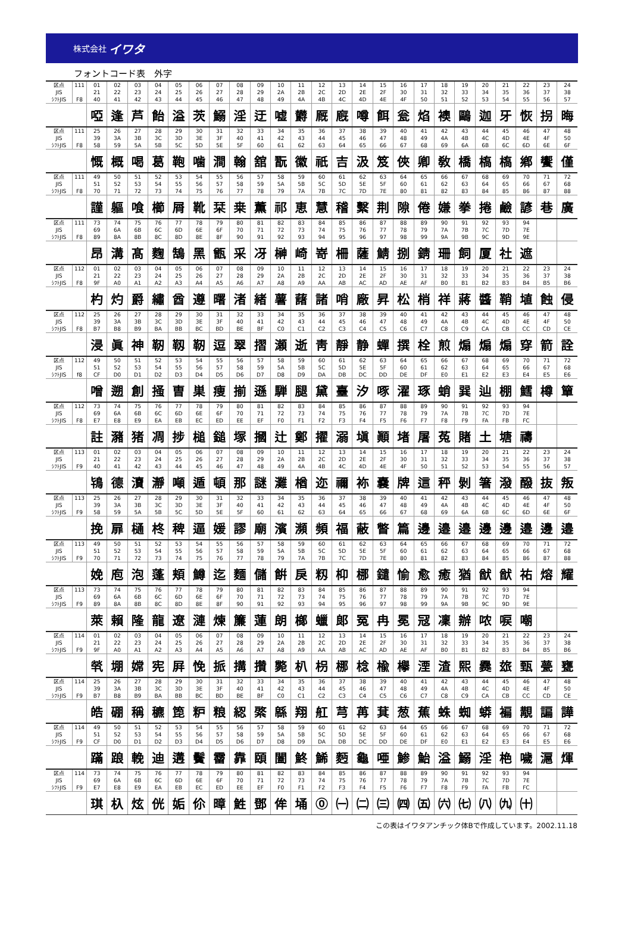株式会社 イワタ
フォントコード表　外字
| 区点 | 111 | 01 | 02 | 03 | 04 | 05 | 06 | 07 | 08 | 09 | 10 | 11 | 12 | 13 | 14 | 15 | 16 | 17 | 18 | 19 | 20 | 21 | 22 | 23 | 24 |
| JIS | | 21 | 22 | 23 | 24 | 25 | 26 | 27 | 28 | 29 | 2A | 2B | 2C | 2D | 2E | 2F | 30 | 31 | 32 | 33 | 34 | 35 | 36 | 37 | 38 |
| ｼﾌﾄJIS | F8 | 40 | 41 | 42 | 43 | 44 | 45 | 46 | 47 | 48 | 49 | 4A | 4B | 4C | 4D | 4E | 4F | 50 | 51 | 52 | 53 | 54 | 55 | 56 | 57 |
| | | 啞 | 逢 | 芦 | 飴 | 溢 | 茨 | 鰯 | 淫 | 迂 | 嘘 | 欝 | 厩 | 廐 | 噂 | 餌 | 瓮 | 焰 | 襖 | 鷗 | 迦 | 牙 | 恢 | 拐 | 晦 |
| 区点 | 111 | 25 | 26 | 27 | 28 | 29 | 30 | 31 | 32 | 33 | 34 | 35 | 36 | 37 | 38 | 39 | 40 | 41 | 42 | 43 | 44 | 45 | 46 | 47 | 48 |
| JIS | | 39 | 3A | 3B | 3C | 3D | 3E | 3F | 40 | 41 | 42 | 43 | 44 | 45 | 46 | 47 | 48 | 49 | 4A | 4B | 4C | 4D | 4E | 4F | 50 |
| ｼﾌﾄJIS | F8 | 58 | 59 | 5A | 5B | 5C | 5D | 5E | 5F | 60 | 61 | 62 | 63 | 64 | 65 | 66 | 67 | 68 | 69 | 6A | 6B | 6C | 6D | 6E | 6F |
| | | 慨 | 概 | 喝 | 葛 | 鞄 | 噛 | 澗 | 翰 | 舘 | 翫 | 徽 | 祇 | 吉 | 汲 | 笈 | 俠 | 卿 | 敎 | 橋 | 槗 | 槗 | 鄕 | 饗 | 僅 |
| 区点 | 111 | 49 | 50 | 51 | 52 | 53 | 54 | 55 | 56 | 57 | 58 | 59 | 60 | 61 | 62 | 63 | 64 | 65 | 66 | 67 | 68 | 69 | 70 | 71 | 72 |
| JIS | | 51 | 52 | 53 | 54 | 55 | 56 | 57 | 58 | 59 | 5A | 5B | 5C | 5D | 5E | 5F | 60 | 61 | 62 | 63 | 64 | 65 | 66 | 67 | 68 |
| ｼﾌﾄJIS | F8 | 70 | 71 | 72 | 73 | 74 | 75 | 76 | 77 | 78 | 79 | 7A | 7B | 7C | 7D | 7E | 80 | 81 | 82 | 83 | 84 | 85 | 86 | 87 | 88 |
| | | 謹 | 軀 | 喰 | 櫛 | 屑 | 靴 | 栞 | 桒 | 薫 | 祁 | 恵 | 慧 | 稽 | 繫 | 荆 | 隙 | 倦 | 嫌 | 拳 | 捲 | 鹼 | 諺 | 巷 | 廣 |
| 区点 | 111 | 73 | 74 | 75 | 76 | 77 | 78 | 79 | 80 | 81 | 82 | 83 | 84 | 85 | 86 | 87 | 88 | 89 | 90 | 91 | 92 | 93 | 94 | | |
| JIS | | 69 | 6A | 6B | 6C | 6D | 6E | 6F | 70 | 71 | 72 | 73 | 74 | 75 | 76 | 77 | 78 | 79 | 7A | 7B | 7C | 7D | 7E | | |
| ｼﾌﾄJIS | F8 | 89 | 8A | 8B | 8C | 8D | 8E | 8F | 90 | 91 | 92 | 93 | 94 | 95 | 96 | 97 | 98 | 99 | 9A | 9B | 9C | 9D | 9E | | |
| | | 昂 | 溝 | 髙 | 麴 | 鵠 | 黑 | 甑 | 采 | 冴 | 榊 | 崎 | 嵜 | 柵 | 薩 | 鯖 | 捌 | 錆 | 珊 | 飼 | 厦 | 社 | 遮 | | |
| 区点 | 112 | 01 | 02 | 03 | 04 | 05 | 06 | 07 | 08 | 09 | 10 | 11 | 12 | 13 | 14 | 15 | 16 | 17 | 18 | 19 | 20 | 21 | 22 | 23 | 24 |
| JIS | | 21 | 22 | 23 | 24 | 25 | 26 | 27 | 28 | 29 | 2A | 2B | 2C | 2D | 2E | 2F | 30 | 31 | 32 | 33 | 34 | 35 | 36 | 37 | 38 |
| ｼﾌﾄJIS | F8 | 9F | A0 | A1 | A2 | A3 | A4 | A5 | A6 | A7 | A8 | A9 | AA | AB | AC | AD | AE | AF | B0 | B1 | B2 | B3 | B4 | B5 | B6 |
| | | 杓 | 灼 | 爵 | 繡 | 酋 | 遵 | 曙 | 渚 | 緒 | 薯 | 藷 | 諸 | 哨 | 廠 | 昇 | 松 | 梢 | 祥 | 蔣 | 醬 | 鞘 | 埴 | 蝕 | 侵 |
| 区点 | 112 | 25 | 26 | 27 | 28 | 29 | 30 | 31 | 32 | 33 | 34 | 35 | 36 | 37 | 38 | 39 | 40 | 41 | 42 | 43 | 44 | 45 | 46 | 47 | 48 |
| JIS | | 39 | 3A | 3B | 3C | 3D | 3E | 3F | 40 | 41 | 42 | 43 | 44 | 45 | 46 | 47 | 48 | 49 | 4A | 4B | 4C | 4D | 4E | 4F | 50 |
| ｼﾌﾄJIS | F8 | B7 | B8 | B9 | BA | BB | BC | BD | BE | BF | C0 | C1 | C2 | C3 | C4 | C5 | C6 | C7 | C8 | C9 | CA | CB | CC | CD | CE |
| | | 浸 | 眞 | 神 | 靭 | 靱 | 靭 | 逗 | 翠 | 摺 | 瀬 | 逝 | 靑 | 靜 | 静 | 蟬 | 撰 | 栓 | 煎 | 煽 | 煽 | 煽 | 穿 | 箭 | 詮 |
| 区点 | 112 | 49 | 50 | 51 | 52 | 53 | 54 | 55 | 56 | 57 | 58 | 59 | 60 | 61 | 62 | 63 | 64 | 65 | 66 | 67 | 68 | 69 | 70 | 71 | 72 |
| JIS | | 51 | 52 | 53 | 54 | 55 | 56 | 57 | 58 | 59 | 5A | 5B | 5C | 5D | 5E | 5F | 60 | 61 | 62 | 63 | 64 | 65 | 66 | 67 | 68 |
| ｼﾌﾄJIS | f8 | CF | D0 | D1 | D2 | D3 | D4 | D5 | D6 | D7 | D8 | D9 | DA | DB | DC | DD | DE | DF | E0 | E1 | E2 | E3 | E4 | E5 | E6 |
| | | 噌 | 遡 | 創 | 掻 | 曺 | 巣 | 痩 | 揃 | 遜 | 騨 | 腿 | 黛 | 臺 | 汐 | 啄 | 濯 | 琢 | 蛸 | 巽 | 辿 | 棚 | 鱈 | 樽 | 簞 |
| 区点 | 112 | 73 | 74 | 75 | 76 | 77 | 78 | 79 | 80 | 81 | 82 | 83 | 84 | 85 | 86 | 87 | 88 | 89 | 90 | 91 | 92 | 93 | 94 | | |
| JIS | | 69 | 6A | 6B | 6C | 6D | 6E | 6F | 70 | 71 | 72 | 73 | 74 | 75 | 76 | 77 | 78 | 79 | 7A | 7B | 7C | 7D | 7E | | |
| ｼﾌﾄJIS | F8 | E7 | E8 | E9 | EA | EB | EC | ED | EE | EF | F0 | F1 | F2 | F3 | F4 | F5 | F6 | F7 | F8 | F9 | FA | FB | FC | | |
| | | 註 | 瀦 | 猪 | 凋 | 捗 | 槌 | 鎚 | 塚 | 摑 | 辻 | 鄭 | 擢 | 溺 | 塡 | 顚 | 堵 | 屠 | 菟 | 賭 | 土 | 塘 | 禱 | | |
| 区点 | 113 | 01 | 02 | 03 | 04 | 05 | 06 | 07 | 08 | 09 | 10 | 11 | 12 | 13 | 14 | 15 | 16 | 17 | 18 | 19 | 20 | 21 | 22 | 23 | 24 |
| JIS | | 21 | 22 | 23 | 24 | 25 | 26 | 27 | 28 | 29 | 2A | 2B | 2C | 2D | 2E | 2F | 30 | 31 | 32 | 33 | 34 | 35 | 36 | 37 | 38 |
| ｼﾌﾄJIS | F9 | 40 | 41 | 42 | 43 | 44 | 45 | 46 | 47 | 48 | 49 | 4A | 4B | 4C | 4D | 4E | 4F | 50 | 51 | 52 | 53 | 54 | 55 | 56 | 57 |
| | | 鴇 | 德 | 瀆 | 瀞 | 噸 | 遁 | 頓 | 那 | 謎 | 灘 | 楢 | 迩 | 禰 | 袮 | 嚢 | 牌 | 這 | 秤 | 剝 | 箸 | 潑 | 醱 | 抜 | 叛 |
| 区点 | 113 | 25 | 26 | 27 | 28 | 29 | 30 | 31 | 32 | 33 | 34 | 35 | 36 | 37 | 38 | 39 | 40 | 41 | 42 | 43 | 44 | 45 | 46 | 47 | 48 |
| JIS | | 39 | 3A | 3B | 3C | 3D | 3E | 3F | 40 | 41 | 42 | 43 | 44 | 45 | 46 | 47 | 48 | 49 | 4A | 4B | 4C | 4D | 4E | 4F | 50 |
| ｼﾌﾄJIS | F9 | 58 | 59 | 5A | 5B | 5C | 5D | 5E | 5F | 60 | 61 | 62 | 63 | 64 | 65 | 66 | 67 | 68 | 69 | 6A | 6B | 6C | 6D | 6E | 6F |
| | | 挽 | 扉 | 樋 | 柊 | 稗 | 逼 | 媛 | 謬 | 廟 | 濱 | 瀕 | 頻 | 福 | 蔽 | 瞥 | 篇 | 邊 | 邉 | 邉 | 邊 | 邊 | 邉 | 邊 | 邉 |
| 区点 | 113 | 49 | 50 | 51 | 52 | 53 | 54 | 55 | 56 | 57 | 58 | 59 | 60 | 61 | 62 | 63 | 64 | 65 | 66 | 67 | 68 | 69 | 70 | 71 | 72 |
| JIS | | 51 | 52 | 53 | 54 | 55 | 56 | 57 | 58 | 59 | 5A | 5B | 5C | 5D | 5E | 5F | 60 | 61 | 62 | 63 | 64 | 65 | 66 | 67 | 68 |
| ｼﾌﾄJIS | F9 | 70 | 71 | 72 | 73 | 74 | 75 | 76 | 77 | 78 | 79 | 7A | 7B | 7C | 7D | 7E | 80 | 81 | 82 | 83 | 84 | 85 | 86 | 87 | 88 |
| | | 娩 | 庖 | 泡 | 蓬 | 頬 | 鱒 | 迄 | 麵 | 儲 | 餠 | 戾 | 籾 | 枊 | 梛 | 鑓 | 愉 | 愈 | 癒 | 猶 | 猷 | 猷 | 祐 | 熔 | 耀 |
| 区点 | 113 | 73 | 74 | 75 | 76 | 77 | 78 | 79 | 80 | 81 | 82 | 83 | 84 | 85 | 86 | 87 | 88 | 89 | 90 | 91 | 92 | 93 | 94 | | |
| JIS | | 69 | 6A | 6B | 6C | 6D | 6E | 6F | 70 | 71 | 72 | 73 | 74 | 75 | 76 | 77 | 78 | 79 | 7A | 7B | 7C | 7D | 7E | | |
| ｼﾌﾄJIS | F9 | 89 | 8A | 8B | 8C | 8D | 8E | 8F | 90 | 91 | 92 | 93 | 94 | 95 | 96 | 97 | 98 | 99 | 9A | 9B | 9C | 9D | 9E | | |
| | | 萊 | 賴 | 隆 | 龍 | 遼 | 漣 | 煉 | 簾 | 蓮 | 朗 | 榔 | 蠟 | 郞 | 冤 | 冉 | 冕 | 冦 | 凜 | 辦 | 哝 | 唳 | 嘲 | | |
| 区点 | 114 | 01 | 02 | 03 | 04 | 05 | 06 | 07 | 08 | 09 | 10 | 11 | 12 | 13 | 14 | 15 | 16 | 17 | 18 | 19 | 20 | 21 | 22 | 23 | 24 |
| JIS | | 21 | 22 | 23 | 24 | 25 | 26 | 27 | 28 | 29 | 2A | 2B | 2C | 2D | 2E | 2F | 30 | 31 | 32 | 33 | 34 | 35 | 36 | 37 | 38 |
| ｼﾌﾄJIS | F9 | 9F | A0 | A1 | A2 | A3 | A4 | A5 | A6 | A7 | A8 | A9 | AA | AB | AC | AD | AE | AF | B0 | B1 | B2 | B3 | B4 | B5 | B6 |
| | | 㷀 | 堋 | 嫦 | 宪 | 屛 | 悗 | 挀 | 搆 | 攢 | 斃 | 朳 | 枴 | 梛 | 棯 | 楡 | 欅 | 湮 | 渣 | 熙 | 爨 | 玈 | 甄 | 甍 | 甕 |
| 区点 | 114 | 25 | 26 | 27 | 28 | 29 | 30 | 31 | 32 | 33 | 34 | 35 | 36 | 37 | 38 | 39 | 40 | 41 | 42 | 43 | 44 | 45 | 46 | 47 | 48 |
| JIS | | 39 | 3A | 3B | 3C | 3D | 3E | 3F | 40 | 41 | 42 | 43 | 44 | 45 | 46 | 47 | 48 | 49 | 4A | 4B | 4C | 4D | 4E | 4F | 50 |
| ｼﾌﾄJIS | F9 | B7 | B8 | B9 | BA | BB | BC | BD | BE | BF | C0 | C1 | C2 | C3 | C4 | C5 | C6 | C7 | C8 | C9 | CA | CB | CC | CD | CE |
| | | 皓 | 硼 | 稱 | 穮 | 箆 | 粐 | 粮 | 綛 | 綮 | 緜 | 翔 | 舡 | 芎 | 苒 | 萁 | 葱 | 蕉 | 蛛 | 蜘 | 蟒 | 褊 | 覯 | 諞 | 譁 |
| 区点 | 114 | 49 | 50 | 51 | 52 | 53 | 54 | 55 | 56 | 57 | 58 | 59 | 60 | 61 | 62 | 63 | 64 | 65 | 66 | 67 | 68 | 69 | 70 | 71 | 72 |
| JIS | | 51 | 52 | 53 | 54 | 55 | 56 | 57 | 58 | 59 | 5A | 5B | 5C | 5D | 5E | 5F | 60 | 61 | 62 | 63 | 64 | 65 | 66 | 67 | 68 |
| ｼﾌﾄJIS | F9 | CF | D0 | D1 | D2 | D3 | D4 | D5 | D6 | D7 | D8 | D9 | DA | DB | DC | DD | DE | DF | E0 | E1 | E2 | E3 | E4 | E5 | E6 |
| | | 蹣 | 踉 | 輓 | 迪 | 遘 | 鬢 | 霤 | 靠 | 頤 | 闔 | 鮗 | 鯑 | 麪 | 龜 | 唖 | 鯵 | 鮐 | 溢 | 鰯 | 淫 | 栬 | 噦 | 滬 | 煇 |
| 区点 | 114 | 73 | 74 | 75 | 76 | 77 | 78 | 79 | 80 | 81 | 82 | 83 | 84 | 85 | 86 | 87 | 88 | 89 | 90 | 91 | 92 | 93 | 94 | | |
| JIS | | 69 | 6A | 6B | 6C | 6D | 6E | 6F | 70 | 71 | 72 | 73 | 74 | 75 | 76 | 77 | 78 | 79 | 7A | 7B | 7C | 7D | 7E | | |
| ｼﾌﾄJIS | F9 | E7 | E8 | E9 | EA | EB | EC | ED | EE | EF | F0 | F1 | F2 | F3 | F4 | F5 | F6 | F7 | F8 | F9 | FA | FB | FC | | |
| | | 琪 | 杁 | 炫 | 侊 | 姤 | 伱 | 暲 | 鮏 | 鄧 | 侔 | 埇 | ⓪ | ㈠ | ㈡ | ㈢ | ㈣ | ㈤ | ㈥ | ㈦ | ㈧ | ㈨ | ㈩ | | |
この表はイワタアンチック体Bで作成しています。2002.11.18